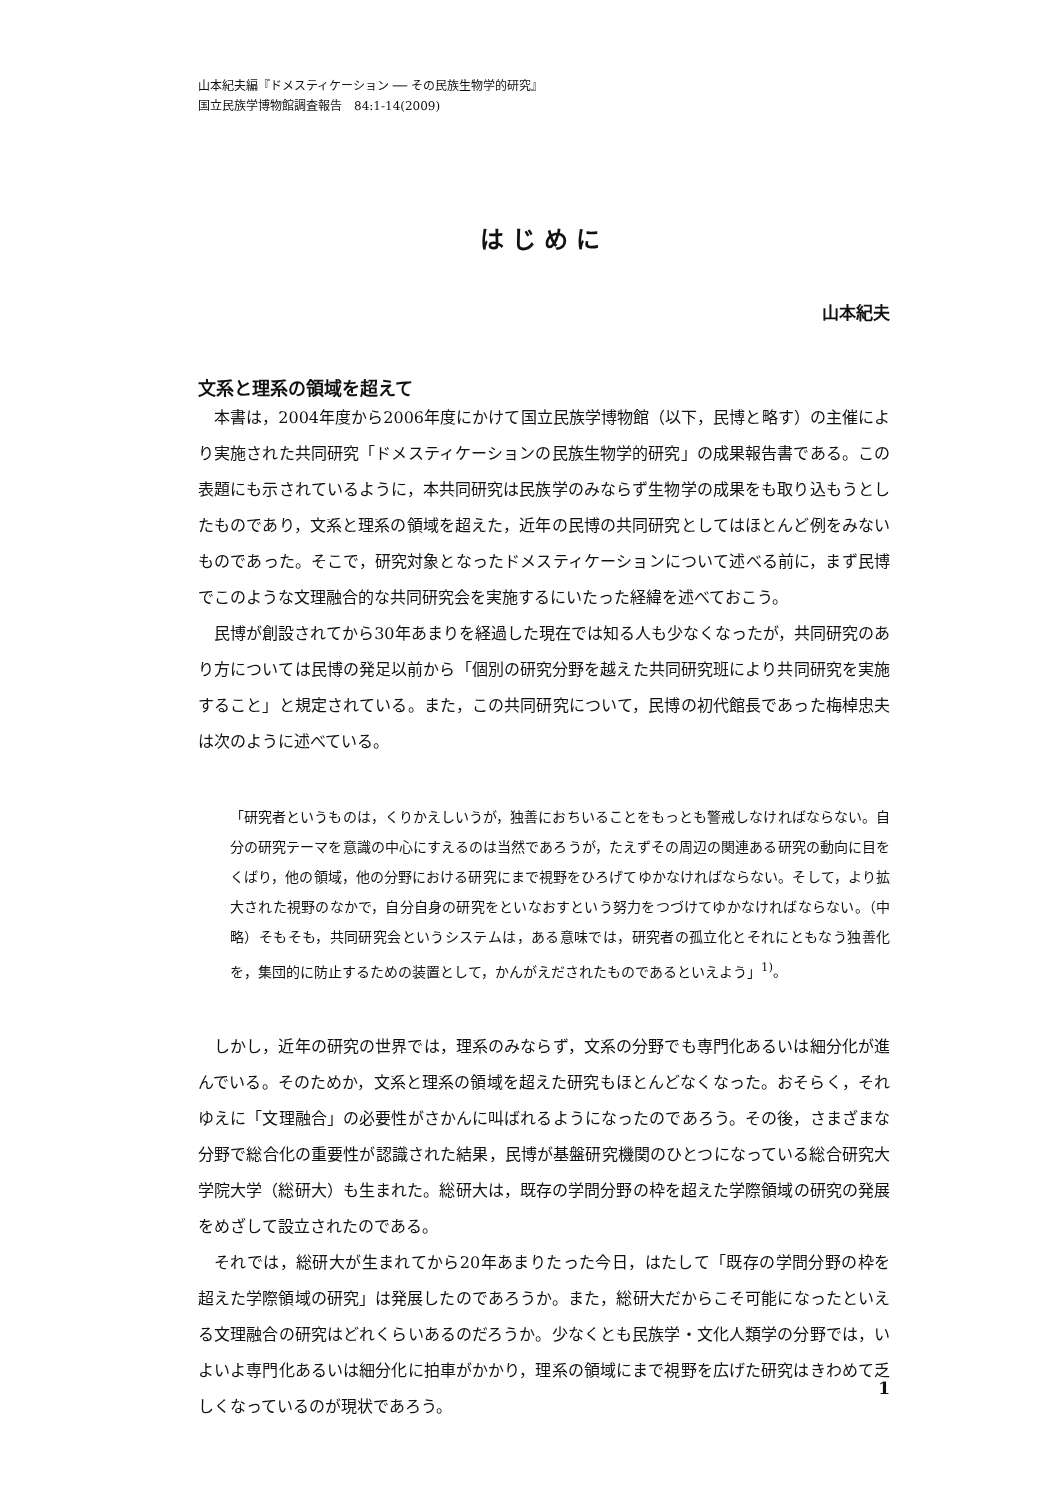山本紀夫編『ドメスティケーション ── その民族生物学的研究』
国立民族学博物館調査報告　84:1-14(2009)
はじめに
山本紀夫
文系と理系の領域を超えて
本書は，2004年度から2006年度にかけて国立民族学博物館（以下，民博と略す）の主催により実施された共同研究「ドメスティケーションの民族生物学的研究」の成果報告書である。この表題にも示されているように，本共同研究は民族学のみならず生物学の成果をも取り込もうとしたものであり，文系と理系の領域を超えた，近年の民博の共同研究としてはほとんど例をみないものであった。そこで，研究対象となったドメスティケーションについて述べる前に，まず民博でこのような文理融合的な共同研究会を実施するにいたった経緯を述べておこう。
民博が創設されてから30年あまりを経過した現在では知る人も少なくなったが，共同研究のあり方については民博の発足以前から「個別の研究分野を越えた共同研究班により共同研究を実施すること」と規定されている。また，この共同研究について，民博の初代館長であった梅棹忠夫は次のように述べている。
「研究者というものは，くりかえしいうが，独善におちいることをもっとも警戒しなければならない。自分の研究テーマを意識の中心にすえるのは当然であろうが，たえずその周辺の関連ある研究の動向に目をくばり，他の領域，他の分野における研究にまで視野をひろげてゆかなければならない。そして，より拡大された視野のなかで，自分自身の研究をといなおすという努力をつづけてゆかなければならない。（中略）そもそも，共同研究会というシステムは，ある意味では，研究者の孤立化とそれにともなう独善化を，集団的に防止するための装置として，かんがえだされたものであるといえよう」<sup>1)</sup>。
しかし，近年の研究の世界では，理系のみならず，文系の分野でも専門化あるいは細分化が進んでいる。そのためか，文系と理系の領域を超えた研究もほとんどなくなった。おそらく，それゆえに「文理融合」の必要性がさかんに叫ばれるようになったのであろう。その後，さまざまな分野で総合化の重要性が認識された結果，民博が基盤研究機関のひとつになっている総合研究大学院大学（総研大）も生まれた。総研大は，既存の学問分野の枠を超えた学際領域の研究の発展をめざして設立されたのである。
それでは，総研大が生まれてから20年あまりたった今日，はたして「既存の学問分野の枠を超えた学際領域の研究」は発展したのであろうか。また，総研大だからこそ可能になったといえる文理融合の研究はどれくらいあるのだろうか。少なくとも民族学・文化人類学の分野では，いよいよ専門化あるいは細分化に拍車がかかり，理系の領域にまで視野を広げた研究はきわめて乏しくなっているのが現状であろう。
1